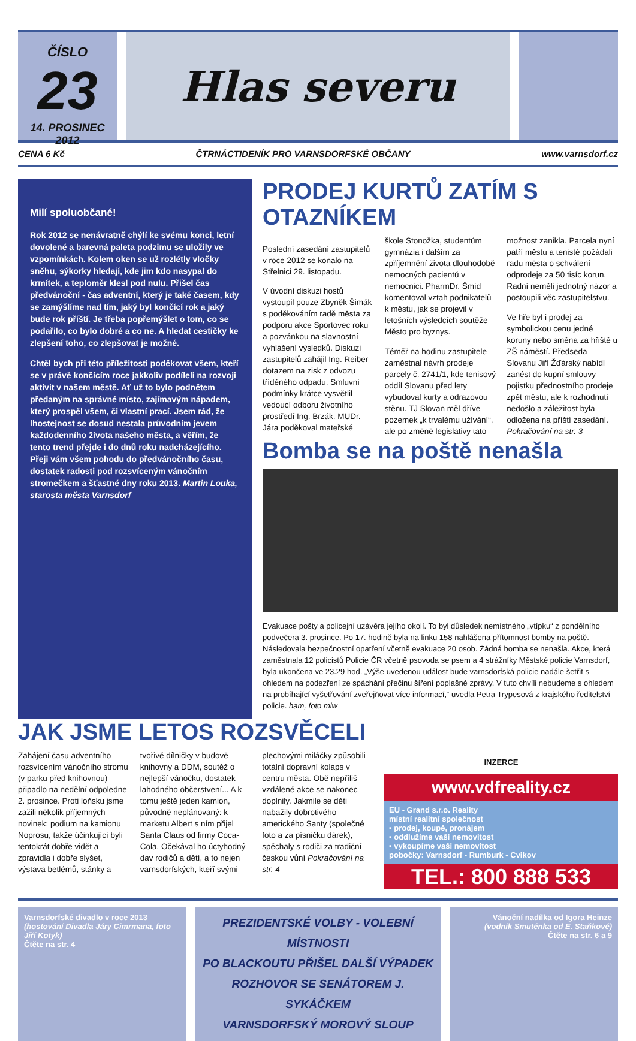ČÍSLO
23
14. PROSINEC 2012
Hlas severu
CENA 6 Kč ČTRNÁCTIDENÍK PRO VARNSDORFSKÉ OBČANY www.varnsdorf.cz
Milí spoluobčané!
Rok 2012 se nenávratně chýlí ke svému konci, letní dovolené a barevná paleta podzimu se uložily ve vzpomínkách. Kolem oken se už rozlétly vločky sněhu, sýkorky hledají, kde jim kdo nasypal do krmítek, a teploměr klesl pod nulu. Přišel čas předvánoční - čas adventní, který je také časem, kdy se zamýšlíme nad tím, jaký byl končící rok a jaký bude rok příští. Je třeba popřemýšlet o tom, co se podařilo, co bylo dobré a co ne. A hledat cestičky ke zlepšení toho, co zlepšovat je možné.
Chtěl bych při této příležitosti poděkovat všem, kteří se v právě končícím roce jakkoliv podíleli na rozvoji aktivit v našem městě. Ať už to bylo podnětem předaným na správné místo, zajímavým nápadem, který prospěl všem, či vlastní prací. Jsem rád, že lhostejnost se dosud nestala průvodním jevem každodenního života našeho města, a věřím, že tento trend přejde i do dnů roku nadcházejícího. Přeji vám všem pohodu do předvánočního času, dostatek radosti pod rozsvíceným vánočním stromečkem a šťastné dny roku 2013. Martin Louka, starosta města Varnsdorf
PRODEJ KURTŮ ZATÍM S OTAZNÍKEM
Poslední zasedání zastupitelů v roce 2012 se konalo na Střelnici 29. listopadu.
V úvodní diskuzi hostů vystoupil pouze Zbyněk Šimák s poděkováním radě města za podporu akce Sportovec roku a pozvánkou na slavnostní vyhlášení výsledků. Diskuzi zastupitelů zahájil Ing. Reiber dotazem na zisk z odvozu tříděného odpadu. Smluvní podmínky krátce vysvětlil vedoucí odboru životního prostředí Ing. Brzák. MUDr. Jára poděkoval mateřské škole Stonožka, studentům gymnázia i dalším za zpříjemnění života dlouhodobě nemocných pacientů v nemocnici. PharmDr. Šmíd komentoval vztah podnikatelů k městu, jak se projevil v letošních výsledcích soutěže Město pro byznys.
Téměř na hodinu zastupitele zaměstnal návrh prodeje parcely č. 2741/1, kde tenisový oddíl Slovanu před lety vybudoval kurty a odrazovou stěnu. TJ Slovan měl dříve pozemek „k trvalému užívání“, ale po změně legislativy tato možnost zanikla. Parcela nyní patří městu a tenisté požádali radu města o schválení odprodeje za 50 tisíc korun. Radní neměli jednotný názor a postoupili věc zastupitelstvu.
Ve hře byl i prodej za symbolickou cenu jedné koruny nebo směna za hřiště u ZŠ náměstí. Předseda Slovanu Jiří Žďárský nabídl zanést do kupní smlouvy pojistku přednostního prodeje zpět městu, ale k rozhodnutí nedošlo a záležitost byla odložena na příští zasedání. Pokračování na str. 3
Bomba se na poště nenašla
Evakuace pošty a policejní uzávěra jejího okolí. To byl důsledek nemístného „vtípku“ z pondělního podvečera 3. prosince. Po 17. hodině byla na linku 158 nahlášena přítomnost bomby na poště. Následovala bezpečnostní opatření včetně evakuace 20 osob. Žádná bomba se nenašla. Akce, která zaměstnala 12 policistů Policie ČR včetně psovoda se psem a 4 strážníky Městské policie Varnsdorf, byla ukončena ve 23.29 hod. „Výše uvedenou událost bude varnsdorfská policie nadále šetřit s ohledem na podezření ze spáchání přečinu šíření poplašné zprávy. V tuto chvíli nebudeme s ohledem na probíhající vyšetřování zveřejňovat více informací,“ uvedla Petra Trypesová z krajského ředitelství policie. ham, foto miw
JAK JSME LETOS ROZSVĚCELI
Zahájení času adventního rozsvícením vánočního stromu (v parku před knihovnou) připadlo na nedělní odpoledne 2. prosince. Proti loňsku jsme zažili několik příjemných novinek: podium na kamionu Noprosu, takže účinkující byli tentokrát dobře vidět a zpravidla i dobře slyšet, výstava betlémů, stánky a tvořivé dílničky v budově knihovny a DDM, soutěž o nejlepší vánočku, dostatek lahodného občerstvení... A k tomu ještě jeden kamion, původně neplánovaný: k marketu Albert s ním přijel Santa Claus od firmy Coca-Cola. Očekával ho úctyhodný dav rodičů a dětí, a to nejen varnsdorfských, kteří svými plechovými miláčky způsobili totální dopravní kolaps v centru města. Obě nepříliš vzdálené akce se nakonec doplnily. Jakmile se děti nabažily dobrotivého amerického Santy (společné foto a za písničku dárek), spěchaly s rodiči za tradiční českou vůní Pokračování na str. 4
INZERCE
www.vdfreality.cz
EU - Grand s.r.o. Reality
místní realitní společnost
▪ prodej, koupě, pronájem
▪ oddlužíme vaši nemovitost
▪ vykoupíme vaši nemovitost
pobočky: Varnsdorf - Rumburk - Cvikov
TEL.: 800 888 533
Varnsdorfské divadlo v roce 2013
(hostování Divadla Járy Cimrmana, foto Jiří Kotyk)
Čtěte na str. 4
PREZIDENTSKÉ VOLBY - VOLEBNÍ MÍSTNOSTI
PO BLACKOUTU PŘIŠEL DALŠÍ VÝPADEK
ROZHOVOR SE SENÁTOREM J. SYKÁČKEM
VARNSDORFSKÝ MOROVÝ SLOUP
Vánoční nadílka od Igora Heinze
(vodník Smuténka od E. Staňkové)
Čtěte na str. 6 a 9